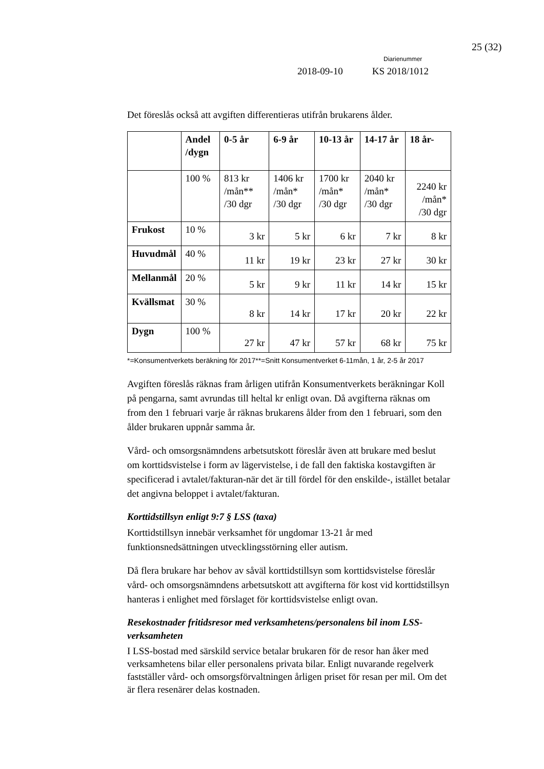25 (32)
Diarienummer
2018-09-10 KS 2018/1012
Det föreslås också att avgiften differentieras utifrån brukarens ålder.
| | Andel /dygn | 0-5 år | 6-9 år | 10-13 år | 14-17 år | 18 år- |
| --- | --- | --- | --- | --- | --- | --- |
| | 100 % | 813 kr /mån** /30 dgr | 1406 kr /mån* /30 dgr | 1700 kr /mån* /30 dgr | 2040 kr /mån* /30 dgr | 2240 kr /mån* /30 dgr |
| Frukost | 10 % | 3 kr | 5 kr | 6 kr | 7 kr | 8 kr |
| Huvudmål | 40 % | 11 kr | 19 kr | 23 kr | 27 kr | 30 kr |
| Mellanmål | 20 % | 5 kr | 9 kr | 11 kr | 14 kr | 15 kr |
| Kvällsmat | 30 % | 8 kr | 14 kr | 17 kr | 20 kr | 22 kr |
| Dygn | 100 % | 27 kr | 47 kr | 57 kr | 68 kr | 75 kr |
*=Konsumentverkets beräkning för 2017**=Snitt Konsumentverket 6-11mån, 1 år, 2-5 år 2017
Avgiften föreslås räknas fram årligen utifrån Konsumentverkets beräkningar Koll på pengarna, samt avrundas till heltal kr enligt ovan. Då avgifterna räknas om from den 1 februari varje år räknas brukarens ålder from den 1 februari, som den ålder brukaren uppnår samma år.
Vård- och omsorgsnämndens arbetsutskott föreslår även att brukare med beslut om korttidsvistelse i form av lägervistelse, i de fall den faktiska kostavgiften är specificerad i avtalet/fakturan-när det är till fördel för den enskilde-, istället betalar det angivna beloppet i avtalet/fakturan.
Korttidstillsyn enligt 9:7 § LSS (taxa)
Korttidstillsyn innebär verksamhet för ungdomar 13-21 år med funktionsnedsättningen utvecklingsstörning eller autism.
Då flera brukare har behov av såväl korttidstillsyn som korttidsvistelse föreslår vård- och omsorgsnämndens arbetsutskott att avgifterna för kost vid korttidstillsyn hanteras i enlighet med förslaget för korttidsvistelse enligt ovan.
Resekostnader fritidsresor med verksamhetens/personalens bil inom LSS-verksamheten
I LSS-bostad med särskild service betalar brukaren för de resor han åker med verksamhetens bilar eller personalens privata bilar. Enligt nuvarande regelverk fastställer vård- och omsorgsförvaltningen årligen priset för resan per mil. Om det är flera resenärer delas kostnaden.